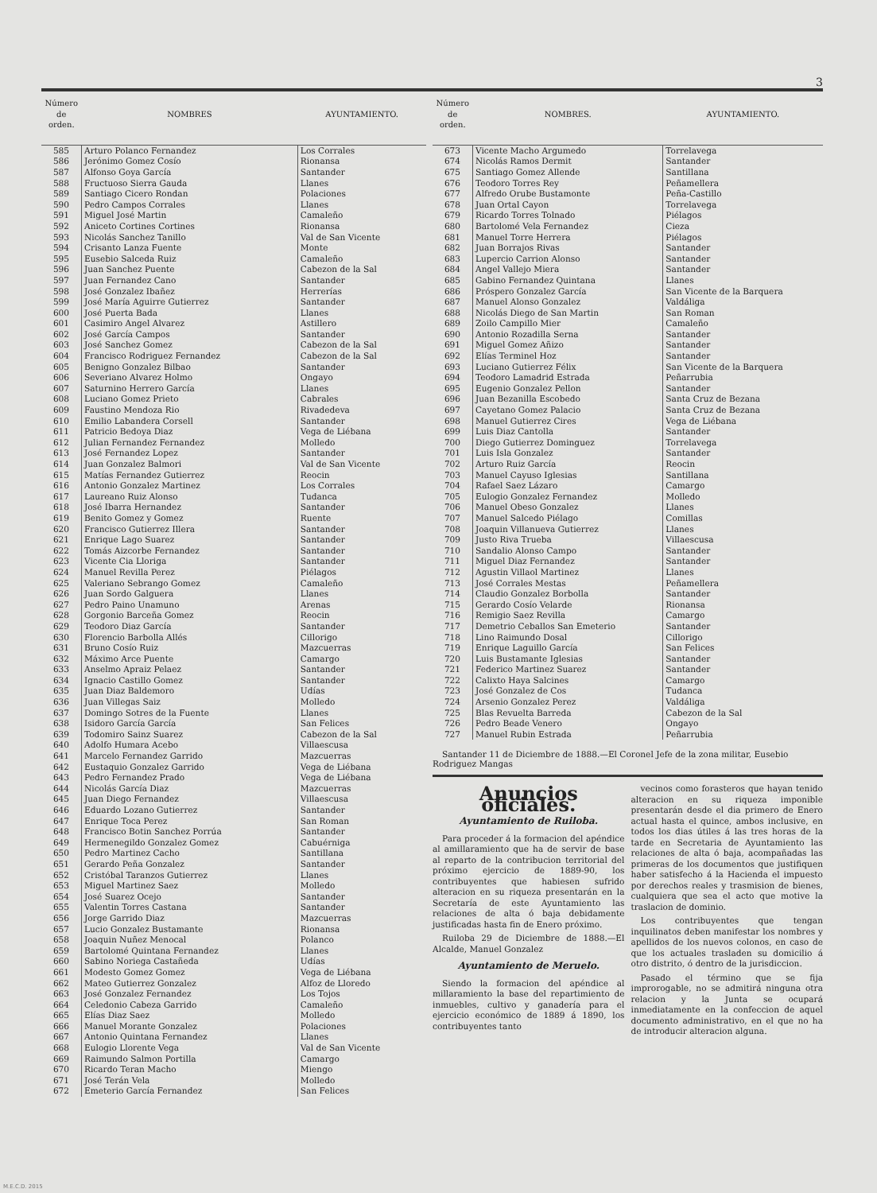3
| Número de orden. | NOMBRES | AYUNTAMIENTO. |
| --- | --- | --- |
| 585 | Arturo Polanco Fernandez | Los Corrales |
| 586 | Jerónimo Gomez Cosío | Rionansa |
| 587 | Alfonso Goya García | Santander |
| 588 | Fructuoso Sierra Gauda | Llanes |
| 589 | Santiago Cicero Rondan | Polaciones |
| 590 | Pedro Campos Corrales | Llanes |
| 591 | Miguel José Martin | Camaleño |
| 592 | Aniceto Cortines Cortines | Rionansa |
| 593 | Nicolás Sanchez Tanillo | Val de San Vicente |
| 594 | Crisanto Lanza Fuente | Monte |
| 595 | Eusebio Salceda Ruiz | Camaleño |
| 596 | Juan Sanchez Puente | Cabezon de la Sal |
| 597 | Juan Fernandez Cano | Santander |
| 598 | José Gonzalez Ibañez | Herrerías |
| 599 | José María Aguirre Gutierrez | Santander |
| 600 | José Puerta Bada | Llanes |
| 601 | Casimiro Angel Alvarez | Astillero |
| 602 | José García Campos | Santander |
| 603 | José Sanchez Gomez | Cabezon de la Sal |
| 604 | Francisco Rodriguez Fernandez | Cabezon de la Sal |
| 605 | Benigno Gonzalez Bilbao | Santander |
| 606 | Severiano Alvarez Holmo | Ongayo |
| 607 | Saturnino Herrero García | Llanes |
| 608 | Luciano Gomez Prieto | Cabrales |
| 609 | Faustino Mendoza Rio | Rivadedeva |
| 610 | Emilio Labandera Corsell | Santander |
| 611 | Patricio Bedoya Diaz | Vega de Liébana |
| 612 | Julian Fernandez Fernandez | Molledo |
| 613 | José Fernandez Lopez | Santander |
| 614 | Juan Gonzalez Balmori | Val de San Vicente |
| 615 | Matías Fernandez Gutierrez | Reocin |
| 616 | Antonio Gonzalez Martinez | Los Corrales |
| 617 | Laureano Ruiz Alonso | Tudanca |
| 618 | José Ibarra Hernandez | Santander |
| 619 | Benito Gomez y Gomez | Ruente |
| 620 | Francisco Gutierrez Illera | Santander |
| 621 | Enrique Lago Suarez | Santander |
| 622 | Tomás Aizcorbe Fernandez | Santander |
| 623 | Vicente Cia Lloriga | Santander |
| 624 | Manuel Revilla Perez | Piélagos |
| 625 | Valeriano Sebrango Gomez | Camaleño |
| 626 | Juan Sordo Galguera | Llanes |
| 627 | Pedro Paino Unamuno | Arenas |
| 628 | Gorgonio Barceña Gomez | Reocin |
| 629 | Teodoro Diaz García | Santander |
| 630 | Florencio Barbolla Allés | Cillorigo |
| 631 | Bruno Cosío Ruiz | Mazcuerras |
| 632 | Máximo Arce Puente | Camargo |
| 633 | Anselmo Apraiz Pelaez | Santander |
| 634 | Ignacio Castillo Gomez | Santander |
| 635 | Juan Diaz Baldemoro | Udías |
| 636 | Juan Villegas Saiz | Molledo |
| 637 | Domingo Sotres de la Fuente | Llanes |
| 638 | Isidoro García García | San Felices |
| 639 | Todomiro Sainz Suarez | Cabezon de la Sal |
| 640 | Adolfo Humara Acebo | Villaescusa |
| 641 | Marcelo Fernandez Garrido | Mazcuerras |
| 642 | Eustaquio Gonzalez Garrido | Vega de Liébana |
| 643 | Pedro Fernandez Prado | Vega de Liébana |
| 644 | Nicolás García Diaz | Mazcuerras |
| 645 | Juan Diego Fernandez | Villaescusa |
| 646 | Eduardo Lozano Gutierrez | Santander |
| 647 | Enrique Toca Perez | San Roman |
| 648 | Francisco Botin Sanchez Porrúa | Santander |
| 649 | Hermenegildo Gonzalez Gomez | Cabuérniga |
| 650 | Pedro Martinez Cacho | Santillana |
| 651 | Gerardo Peña Gonzalez | Santander |
| 652 | Cristóbal Taranzos Gutierrez | Llanes |
| 653 | Miguel Martinez Saez | Molledo |
| 654 | José Suarez Ocejo | Santander |
| 655 | Valentin Torres Castana | Santander |
| 656 | Jorge Garrido Diaz | Mazcuerras |
| 657 | Lucio Gonzalez Bustamante | Rionansa |
| 658 | Joaquin Nuñez Menocal | Polanco |
| 659 | Bartolomé Quintana Fernandez | Llanes |
| 660 | Sabino Noriega Castañeda | Udías |
| 661 | Modesto Gomez Gomez | Vega de Liébana |
| 662 | Mateo Gutierrez Gonzalez | Alfoz de Lloredo |
| 663 | José Gonzalez Fernandez | Los Tojos |
| 664 | Celedonio Cabeza Garrido | Camaleño |
| 665 | Elías Diaz Saez | Molledo |
| 666 | Manuel Morante Gonzalez | Polaciones |
| 667 | Antonio Quintana Fernandez | Llanes |
| 668 | Eulogio Llorente Vega | Val de San Vicente |
| 669 | Raimundo Salmon Portilla | Camargo |
| 670 | Ricardo Teran Macho | Miengo |
| 671 | José Terán Vela | Molledo |
| 672 | Emeterio García Fernandez | San Felices |
| Número de orden. | NOMBRES. | AYUNTAMIENTO. |
| --- | --- | --- |
| 673 | Vicente Macho Argumedo | Torrelavega |
| 674 | Nicolás Ramos Dermit | Santander |
| 675 | Santiago Gomez Allende | Santillana |
| 676 | Teodoro Torres Rey | Peñamellera |
| 677 | Alfredo Orube Bustamonte | Peña-Castillo |
| 678 | Juan Ortal Cayon | Torrelavega |
| 679 | Ricardo Torres Tolnado | Piélagos |
| 680 | Bartolomé Vela Fernandez | Cieza |
| 681 | Manuel Torre Herrera | Piélagos |
| 682 | Juan Borrajos Rivas | Santander |
| 683 | Lupercio Carrion Alonso | Santander |
| 684 | Angel Vallejo Miera | Santander |
| 685 | Gabino Fernandez Quintana | Llanes |
| 686 | Próspero Gonzalez García | San Vicente de la Barquera |
| 687 | Manuel Alonso Gonzalez | Valdáliga |
| 688 | Nicolás Diego de San Martin | San Roman |
| 689 | Zoilo Campillo Mier | Camaleño |
| 690 | Antonio Rozadilla Serna | Santander |
| 691 | Miguel Gomez Añizo | Santander |
| 692 | Elías Terminel Hoz | Santander |
| 693 | Luciano Gutierrez Félix | San Vicente de la Barquera |
| 694 | Teodoro Lamadrid Estrada | Peñarrubia |
| 695 | Eugenio Gonzalez Pellon | Santander |
| 696 | Juan Bezanilla Escobedo | Santa Cruz de Bezana |
| 697 | Cayetano Gomez Palacio | Santa Cruz de Bezana |
| 698 | Manuel Gutierrez Cires | Vega de Liébana |
| 699 | Luis Diaz Cantolla | Santander |
| 700 | Diego Gutierrez Dominguez | Torrelavega |
| 701 | Luis Isla Gonzalez | Santander |
| 702 | Arturo Ruiz García | Reocin |
| 703 | Manuel Cayuso Iglesias | Santillana |
| 704 | Rafael Saez Lázaro | Camargo |
| 705 | Eulogio Gonzalez Fernandez | Molledo |
| 706 | Manuel Obeso Gonzalez | Llanes |
| 707 | Manuel Salcedo Piélago | Comillas |
| 708 | Joaquin Villanueva Gutierrez | Llanes |
| 709 | Justo Riva Trueba | Villaescusa |
| 710 | Sandalio Alonso Campo | Santander |
| 711 | Miguel Diaz Fernandez | Santander |
| 712 | Agustin Villaol Martinez | Llanes |
| 713 | José Corrales Mestas | Peñamellera |
| 714 | Claudio Gonzalez Borbolla | Santander |
| 715 | Gerardo Cosío Velarde | Rionansa |
| 716 | Remigio Saez Revilla | Camargo |
| 717 | Demetrio Ceballos San Emeterio | Santander |
| 718 | Lino Raimundo Dosal | Cillorigo |
| 719 | Enrique Laguillo García | San Felices |
| 720 | Luis Bustamante Iglesias | Santander |
| 721 | Federico Martinez Suarez | Santander |
| 722 | Calixto Haya Salcines | Camargo |
| 723 | José Gonzalez de Cos | Tudanca |
| 724 | Arsenio Gonzalez Perez | Valdáliga |
| 725 | Blas Revuelta Barreda | Cabezon de la Sal |
| 726 | Pedro Beade Venero | Ongayo |
| 727 | Manuel Rubin Estrada | Peñarrubia |
Santander 11 de Diciembre de 1888.—El Coronel Jefe de la zona militar, Eusebio Rodriguez Mangas
Anuncios oficiales.
Ayuntamiento de Ruiloba.
Para proceder á la formacion del apéndice al amillaramiento que ha de servir de base al reparto de la contribucion territorial del próximo ejercicio de 1889-90, los contribuyentes que habiesen sufrido alteracion en su riqueza presentarán en la Secretaría de este Ayuntamiento las relaciones de alta ó baja debidamente justificadas hasta fin de Enero próximo.
Ruiloba 29 de Diciembre de 1888.—El Alcalde, Manuel Gonzalez
Ayuntamiento de Meruelo.
Siendo la formacion del apéndice al millaramiento la base del repartimiento de inmuebles, cultivo y ganadería para el ejercicio económico de 1889 á 1890, los contribuyentes tanto
vecinos como forasteros que hayan tenido alteracion en su riqueza imponible presentarán desde el dia primero de Enero actual hasta el quince, ambos inclusive, en todos los dias útiles á las tres horas de la tarde en Secretaria de Ayuntamiento las relaciones de alta ó baja, acompañadas las primeras de los documentos que justifiquen haber satisfecho á la Hacienda el impuesto por derechos reales y trasmision de bienes, cualquiera que sea el acto que motive la traslacion de dominio.
Los contribuyentes que tengan inquilinatos deben manifestar los nombres y apellidos de los nuevos colonos, en caso de que los actuales trasladen su domicilio á otro distrito, ó dentro de la jurisdiccion.
Pasado el término que se fija improrogable, no se admitirá ninguna otra relacion y la Junta se ocupará inmediatamente en la confeccion de aquel documento administrativo, en el que no ha de introducir alteracion alguna.
M.E.C.D. 2015